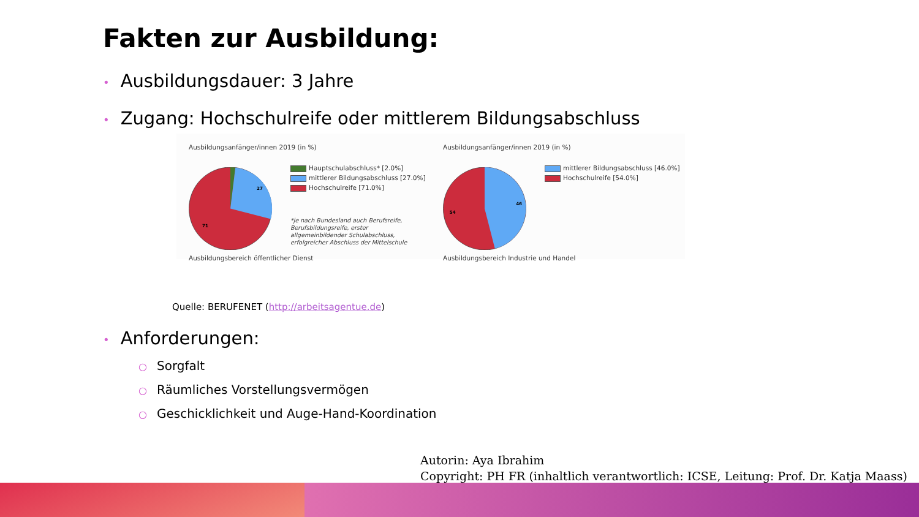Fakten zur Ausbildung:
• Ausbildungsdauer: 3 Jahre
• Zugang: Hochschulreife oder mittlerem Bildungsabschluss
Ausbildungsanfänger/innen 2019 (in %)
27
71
Hauptschulabschluss* [2.0%]
mittlerer Bildungsabschluss [27.0%]
Hochschulreife [71.0%]
*je nach Bundesland auch Berufsreife, Berufsbildungsreife, erster allgemeinbildender Schulabschluss, erfolgreicher Abschluss der Mittelschule
Ausbildungsbereich öffentlicher Dienst
Ausbildungsanfänger/innen 2019 (in %)
46
54
mittlerer Bildungsabschluss [46.0%]
Hochschulreife [54.0%]
Ausbildungsbereich Industrie und Handel
Quelle: BERUFENET (http://arbeitsagentue.de)
• Anforderungen:
○ Sorgfalt
○ Räumliches Vorstellungsvermögen
○ Geschicklichkeit und Auge-Hand-Koordination
Autorin: Aya Ibrahim
Copyright: PH FR (inhaltlich verantwortlich: ICSE, Leitung: Prof. Dr. Katja Maass)